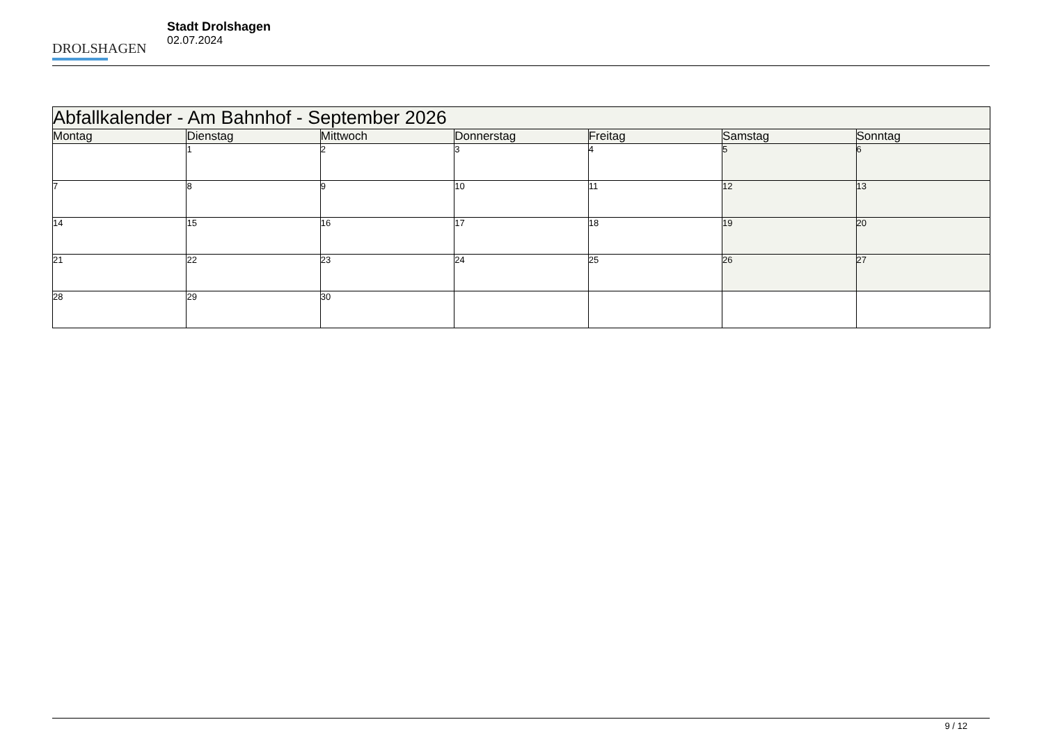DROLSHAGEN
Stadt Drolshagen
02.07.2024
| Abfallkalender - Am Bahnhof - September 2026 | | | | | | |
| --- | --- | --- | --- | --- | --- | --- |
| Montag | Dienstag | Mittwoch | Donnerstag | Freitag | Samstag | Sonntag |
| | 1 | 2 | 3 | 4 | 5 | 6 |
| 7 | 8 | 9 | 10 | 11 | 12 | 13 |
| 14 | 15 | 16 | 17 | 18 | 19 | 20 |
| 21 | 22 | 23 | 24 | 25 | 26 | 27 |
| 28 | 29 | 30 | | | | |
9 / 12